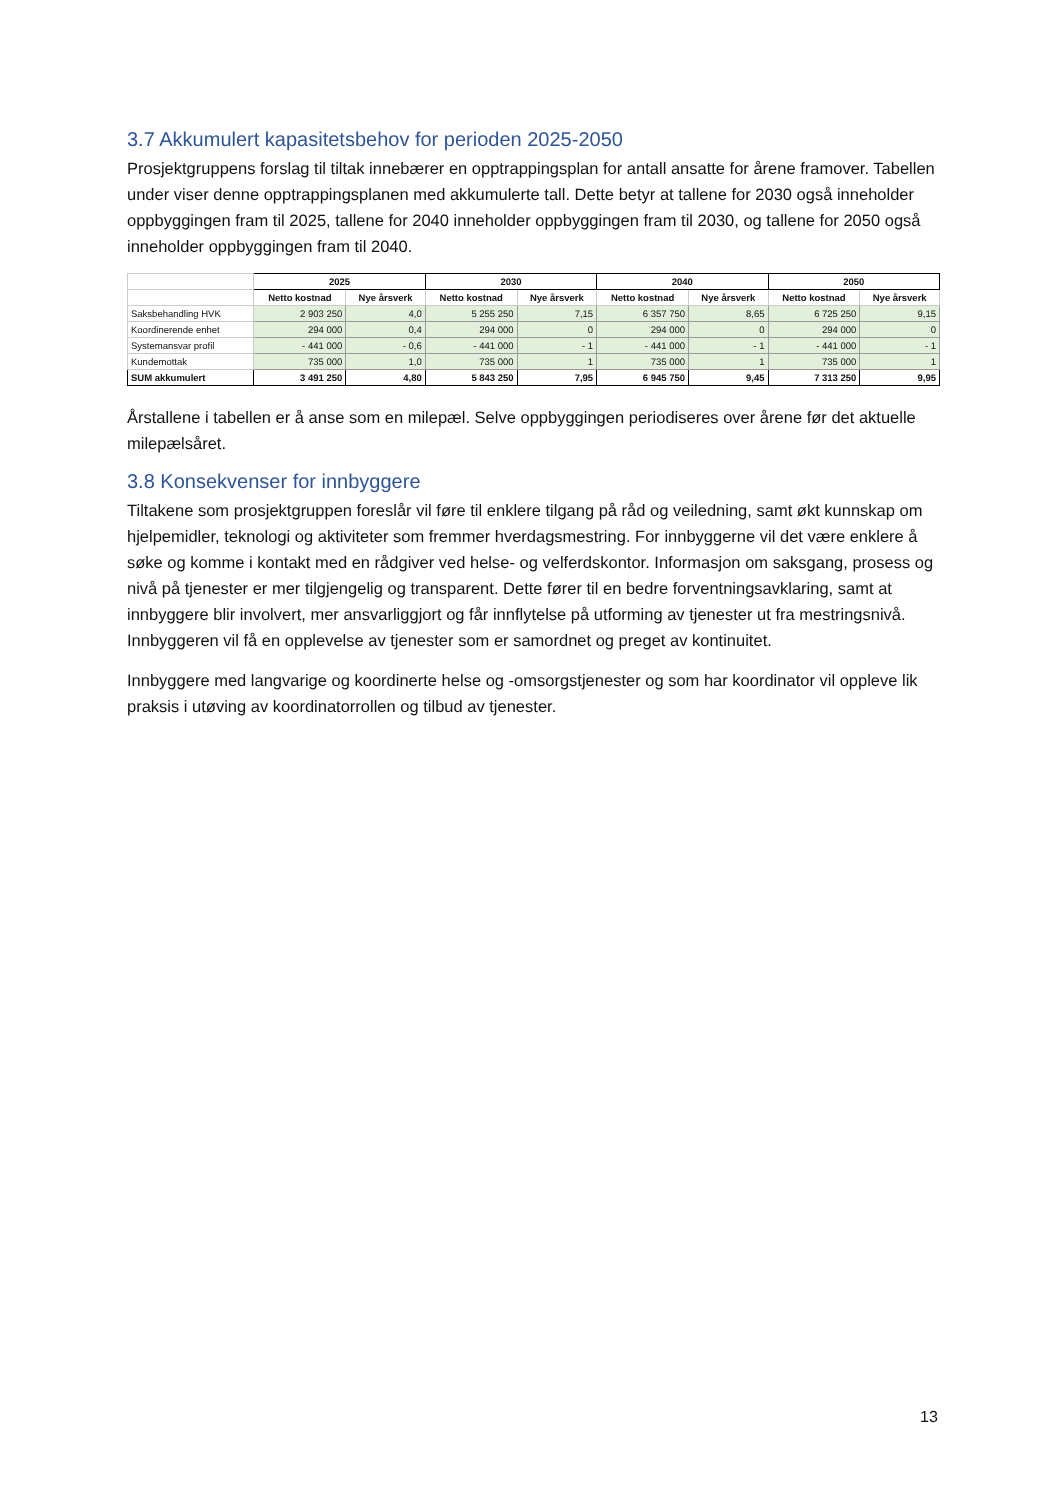3.7 Akkumulert kapasitetsbehov for perioden 2025-2050
Prosjektgruppens forslag til tiltak innebærer en opptrappingsplan for antall ansatte for årene framover. Tabellen under viser denne opptrappingsplanen med akkumulerte tall. Dette betyr at tallene for 2030 også inneholder oppbyggingen fram til 2025, tallene for 2040 inneholder oppbyggingen fram til 2030, og tallene for 2050 også inneholder oppbyggingen fram til 2040.
| | 2025 | | 2030 | | 2040 | | 2050 | |
| --- | --- | --- | --- | --- | --- | --- | --- | --- |
| | Netto kostnad | Nye årsverk | Netto kostnad | Nye årsverk | Netto kostnad | Nye årsverk | Netto kostnad | Nye årsverk |
| Saksbehandling HVK | 2 903 250 | 4,0 | 5 255 250 | 7,15 | 6 357 750 | 8,65 | 6 725 250 | 9,15 |
| Koordinerende enhet | 294 000 | 0,4 | 294 000 | 0 | 294 000 | 0 | 294 000 | 0 |
| Systemansvar profil | - 441 000 | - 0,6 | - 441 000 | - 1 | - 441 000 | - 1 | - 441 000 | - 1 |
| Kundemottak | 735 000 | 1,0 | 735 000 | 1 | 735 000 | 1 | 735 000 | 1 |
| SUM akkumulert | 3 491 250 | 4,80 | 5 843 250 | 7,95 | 6 945 750 | 9,45 | 7 313 250 | 9,95 |
Årstallene i tabellen er å anse som en milepæl. Selve oppbyggingen periodiseres over årene før det aktuelle milepælsåret.
3.8 Konsekvenser for innbyggere
Tiltakene som prosjektgruppen foreslår vil føre til enklere tilgang på råd og veiledning, samt økt kunnskap om hjelpemidler, teknologi og aktiviteter som fremmer hverdagsmestring. For innbyggerne vil det være enklere å søke og komme i kontakt med en rådgiver ved helse- og velferdskontor. Informasjon om saksgang, prosess og nivå på tjenester er mer tilgjengelig og transparent. Dette fører til en bedre forventningsavklaring, samt at innbyggere blir involvert, mer ansvarliggjort og får innflytelse på utforming av tjenester ut fra mestringsnivå. Innbyggeren vil få en opplevelse av tjenester som er samordnet og preget av kontinuitet.
Innbyggere med langvarige og koordinerte helse og -omsorgstjenester og som har koordinator vil oppleve lik praksis i utøving av koordinatorrollen og tilbud av tjenester.
13